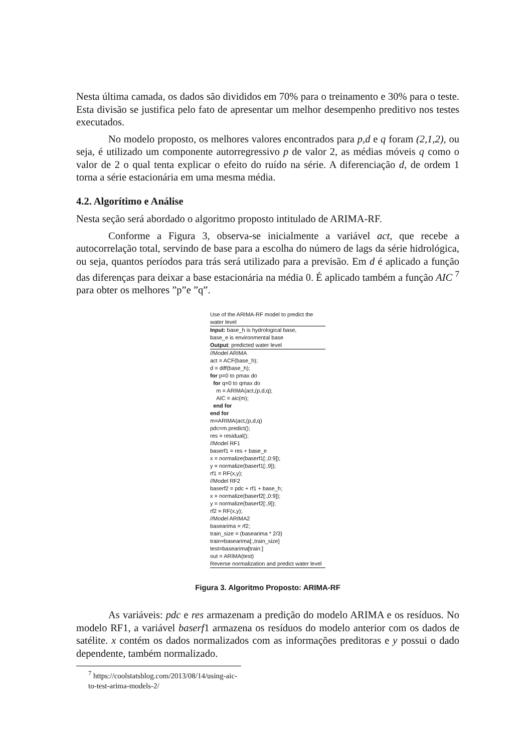Nesta última camada, os dados são divididos em 70% para o treinamento e 30% para o teste. Esta divisão se justifica pelo fato de apresentar um melhor desempenho preditivo nos testes executados.
No modelo proposto, os melhores valores encontrados para p,d e q foram (2,1,2), ou seja, é utilizado um componente autorregressivo p de valor 2, as médias móveis q como o valor de 2 o qual tenta explicar o efeito do ruído na série. A diferenciação d, de ordem 1 torna a série estacionária em uma mesma média.
4.2. Algorítimo e Análise
Nesta seção será abordado o algoritmo proposto intitulado de ARIMA-RF.
Conforme a Figura 3, observa-se inicialmente a variável act, que recebe a autocorrelação total, servindo de base para a escolha do número de lags da série hidrológica, ou seja, quantos períodos para trás será utilizado para a previsão. Em d é aplicado a função das diferenças para deixar a base estacionária na média 0. É aplicado também a função AIC <sup>7</sup> para obter os melhores ”p”e ”q”.
Use of the ARIMA-RF model to predict the water level
Input: base_h is hydrological base,
base_e is environmental base
Output: predicted water level
//Model ARIMA
act = ACF(base_h);
d = diff(base_h);
for p=0 to pmax do
for q=0 to qmax do
m = ARIMA(act,(p,d,q);
AIC = aic(m);
end for
end for
m=ARIMA(act,(p,d,q)
pdc=m.predict();
res = residual();
//Model RF1
baserf1 = res + base_e
x = normalize(baserf1[:,0:9]);
y = normalize(baserf1[:,9]);
rf1 = RF(x,y);
//Model RF2
baserf2 = pdc + rf1 + base_h;
x = normalize(baserf2[:,0:9]);
y = normalize(baserf2[:,9]);
rf2 = RF(x,y);
//Model ARIMA2
basearima = rf2;
train_size = (basearima * 2/3)
train=basearima[:,train_size]
test=basearima[train:]
out = ARIMA(test)
Reverse normalization and predict water level
Figura 3. Algoritmo Proposto: ARIMA-RF
As variáveis: pdc e res armazenam a predição do modelo ARIMA e os resíduos. No modelo RF1, a variável baserf1 armazena os resíduos do modelo anterior com os dados de satélite. x contém os dados normalizados com as informações preditoras e y possui o dado dependente, também normalizado.
<sup>7</sup> https://coolstatsblog.com/2013/08/14/using-aic-to-test-arima-models-2/